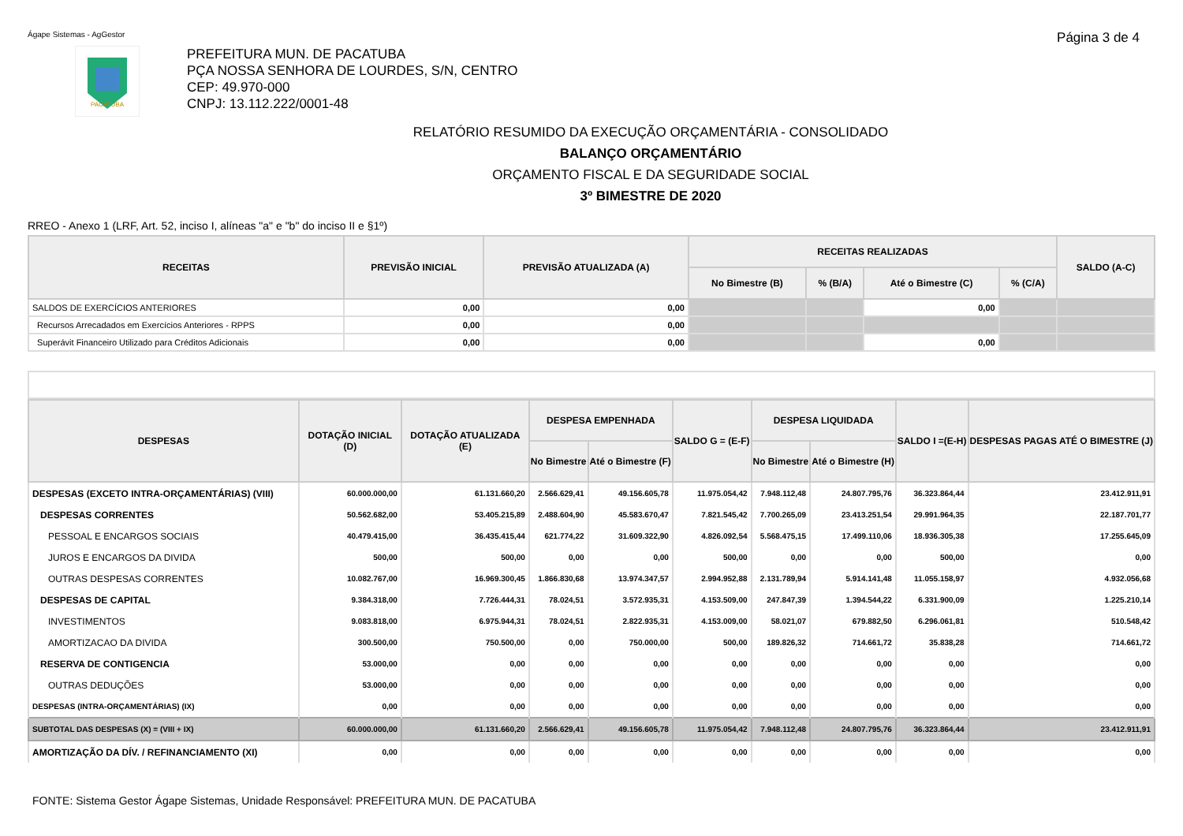Ágape Sistemas - AgGestor Página 3 de 4
PACATUBA
PREFEITURA MUN. DE PACATUBA
PÇA NOSSA SENHORA DE LOURDES, S/N, CENTRO
CEP: 49.970-000
CNPJ: 13.112.222/0001-48
RELATÓRIO RESUMIDO DA EXECUÇÃO ORÇAMENTÁRIA - CONSOLIDADO
BALANÇO ORÇAMENTÁRIO
ORÇAMENTO FISCAL E DA SEGURIDADE SOCIAL
3º BIMESTRE DE 2020
RREO - Anexo 1 (LRF, Art. 52, inciso I, alíneas "a" e "b" do inciso II e §1º)
| RECEITAS | PREVISÃO INICIAL | PREVISÃO ATUALIZADA (A) | RECEITAS REALIZADAS | | | | SALDO (A-C) |
| --- | --- | --- | --- | --- | --- | --- | --- |
| | | | No Bimestre (B) | % (B/A) | Até o Bimestre (C) | % (C/A) | |
| SALDOS DE EXERCÍCIOS ANTERIORES | 0,00 | 0,00 | | | 0,00 | | |
| Recursos Arrecadados em Exercícios Anteriores - RPPS | 0,00 | 0,00 | | | | | |
| Superávit Financeiro Utilizado para Créditos Adicionais | 0,00 | 0,00 | | | 0,00 | | |
| DESPESAS | DOTAÇÃO INICIAL (D) | DOTAÇÃO ATUALIZADA (E) | DESPESA EMPENHADA | | SALDO G = (E-F) | DESPESA LIQUIDADA | | SALDO I =(E-H) | DESPESAS PAGAS ATÉ O BIMESTRE (J) |
| --- | --- | --- | --- | --- | --- | --- | --- | --- | --- |
| | | | No Bimestre | Até o Bimestre (F) | | No Bimestre | Até o Bimestre (H) | | |
| DESPESAS (EXCETO INTRA-ORÇAMENTÁRIAS) (VIII) | 60.000.000,00 | 61.131.660,20 | 2.566.629,41 | 49.156.605,78 | 11.975.054,42 | 7.948.112,48 | 24.807.795,76 | 36.323.864,44 | 23.412.911,91 |
| DESPESAS CORRENTES | 50.562.682,00 | 53.405.215,89 | 2.488.604,90 | 45.583.670,47 | 7.821.545,42 | 7.700.265,09 | 23.413.251,54 | 29.991.964,35 | 22.187.701,77 |
| PESSOAL E ENCARGOS SOCIAIS | 40.479.415,00 | 36.435.415,44 | 621.774,22 | 31.609.322,90 | 4.826.092,54 | 5.568.475,15 | 17.499.110,06 | 18.936.305,38 | 17.255.645,09 |
| JUROS E ENCARGOS DA DIVIDA | 500,00 | 500,00 | 0,00 | 0,00 | 500,00 | 0,00 | 0,00 | 500,00 | 0,00 |
| OUTRAS DESPESAS CORRENTES | 10.082.767,00 | 16.969.300,45 | 1.866.830,68 | 13.974.347,57 | 2.994.952,88 | 2.131.789,94 | 5.914.141,48 | 11.055.158,97 | 4.932.056,68 |
| DESPESAS DE CAPITAL | 9.384.318,00 | 7.726.444,31 | 78.024,51 | 3.572.935,31 | 4.153.509,00 | 247.847,39 | 1.394.544,22 | 6.331.900,09 | 1.225.210,14 |
| INVESTIMENTOS | 9.083.818,00 | 6.975.944,31 | 78.024,51 | 2.822.935,31 | 4.153.009,00 | 58.021,07 | 679.882,50 | 6.296.061,81 | 510.548,42 |
| AMORTIZACAO DA DIVIDA | 300.500,00 | 750.500,00 | 0,00 | 750.000,00 | 500,00 | 189.826,32 | 714.661,72 | 35.838,28 | 714.661,72 |
| RESERVA DE CONTIGENCIA | 53.000,00 | 0,00 | 0,00 | 0,00 | 0,00 | 0,00 | 0,00 | 0,00 | 0,00 |
| OUTRAS DEDUÇÕES | 53.000,00 | 0,00 | 0,00 | 0,00 | 0,00 | 0,00 | 0,00 | 0,00 | 0,00 |
| DESPESAS (INTRA-ORÇAMENTÁRIAS) (IX) | 0,00 | 0,00 | 0,00 | 0,00 | 0,00 | 0,00 | 0,00 | 0,00 | 0,00 |
| SUBTOTAL DAS DESPESAS (X) = (VIII + IX) | 60.000.000,00 | 61.131.660,20 | 2.566.629,41 | 49.156.605,78 | 11.975.054,42 | 7.948.112,48 | 24.807.795,76 | 36.323.864,44 | 23.412.911,91 |
| AMORTIZAÇÃO DA DÍV. / REFINANCIAMENTO (XI) | 0,00 | 0,00 | 0,00 | 0,00 | 0,00 | 0,00 | 0,00 | 0,00 | 0,00 |
FONTE: Sistema Gestor Ágape Sistemas, Unidade Responsável: PREFEITURA MUN. DE PACATUBA